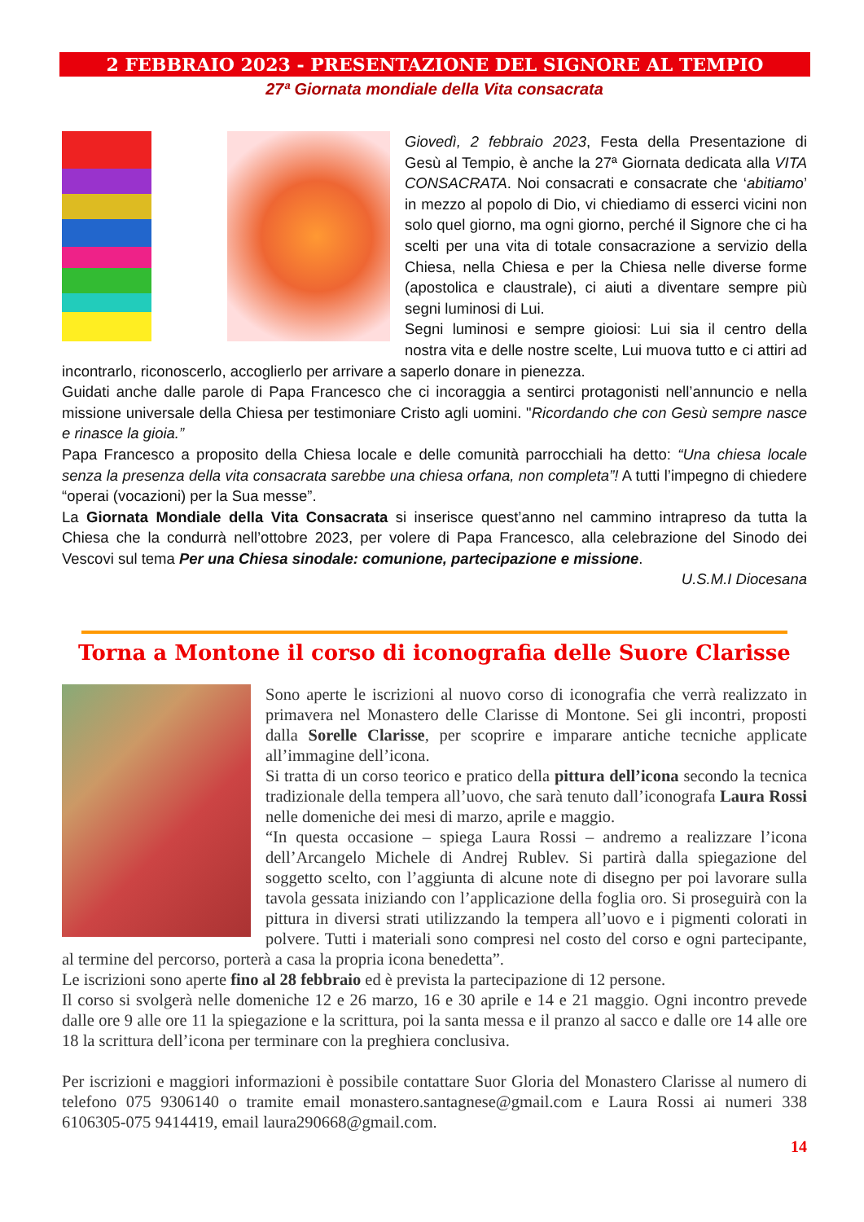2 FEBBRAIO 2023 - PRESENTAZIONE DEL SIGNORE AL TEMPIO
27ª Giornata mondiale della Vita consacrata
Giovedì, 2 febbraio 2023, Festa della Presentazione di Gesù al Tempio, è anche la 27ª Giornata dedicata alla VITA CONSACRATA. Noi consacrati e consacrate che ‘abitiamo’ in mezzo al popolo di Dio, vi chiediamo di esserci vicini non solo quel giorno, ma ogni giorno, perché il Signore che ci ha scelti per una vita di totale consacrazione a servizio della Chiesa, nella Chiesa e per la Chiesa nelle diverse forme (apostolica e claustrale), ci aiuti a diventare sempre più segni luminosi di Lui.
Segni luminosi e sempre gioiosi: Lui sia il centro della nostra vita e delle nostre scelte, Lui muova tutto e ci attiri ad incontrarlo, riconoscerlo, accoglierlo per arrivare a saperlo donare in pienezza.
Guidati anche dalle parole di Papa Francesco che ci incoraggia a sentirci protagonisti nell’annuncio e nella missione universale della Chiesa per testimoniare Cristo agli uomini. "Ricordando che con Gesù sempre nasce e rinasce la gioia.”
Papa Francesco a proposito della Chiesa locale e delle comunità parrocchiali ha detto: “Una chiesa locale senza la presenza della vita consacrata sarebbe una chiesa orfana, non completa”! A tutti l’impegno di chiedere “operai (vocazioni) per la Sua messe”.
La Giornata Mondiale della Vita Consacrata si inserisce quest’anno nel cammino intrapreso da tutta la Chiesa che la condurrà nell’ottobre 2023, per volere di Papa Francesco, alla celebrazione del Sinodo dei Vescovi sul tema Per una Chiesa sinodale: comunione, partecipazione e missione.
U.S.M.I Diocesana
Torna a Montone il corso di iconografia delle Suore Clarisse
Sono aperte le iscrizioni al nuovo corso di iconografia che verrà realizzato in primavera nel Monastero delle Clarisse di Montone. Sei gli incontri, proposti dalla Sorelle Clarisse, per scoprire e imparare antiche tecniche applicate all’immagine dell’icona.
Si tratta di un corso teorico e pratico della pittura dell’icona secondo la tecnica tradizionale della tempera all’uovo, che sarà tenuto dall’iconografa Laura Rossi nelle domeniche dei mesi di marzo, aprile e maggio.
“In questa occasione – spiega Laura Rossi – andremo a realizzare l’icona dell’Arcangelo Michele di Andrej Rublev. Si partirà dalla spiegazione del soggetto scelto, con l’aggiunta di alcune note di disegno per poi lavorare sulla tavola gessata iniziando con l’applicazione della foglia oro. Si proseguirà con la pittura in diversi strati utilizzando la tempera all’uovo e i pigmenti colorati in polvere. Tutti i materiali sono compresi nel costo del corso e ogni partecipante, al termine del percorso, porterà a casa la propria icona benedetta”.
Le iscrizioni sono aperte fino al 28 febbraio ed è prevista la partecipazione di 12 persone.
Il corso si svolgerà nelle domeniche 12 e 26 marzo, 16 e 30 aprile e 14 e 21 maggio. Ogni incontro prevede dalle ore 9 alle ore 11 la spiegazione e la scrittura, poi la santa messa e il pranzo al sacco e dalle ore 14 alle ore 18 la scrittura dell’icona per terminare con la preghiera conclusiva.
Per iscrizioni e maggiori informazioni è possibile contattare Suor Gloria del Monastero Clarisse al numero di telefono 075 9306140 o tramite email monastero.santagnese@gmail.com e Laura Rossi ai numeri 338 6106305-075 9414419, email laura290668@gmail.com.
14